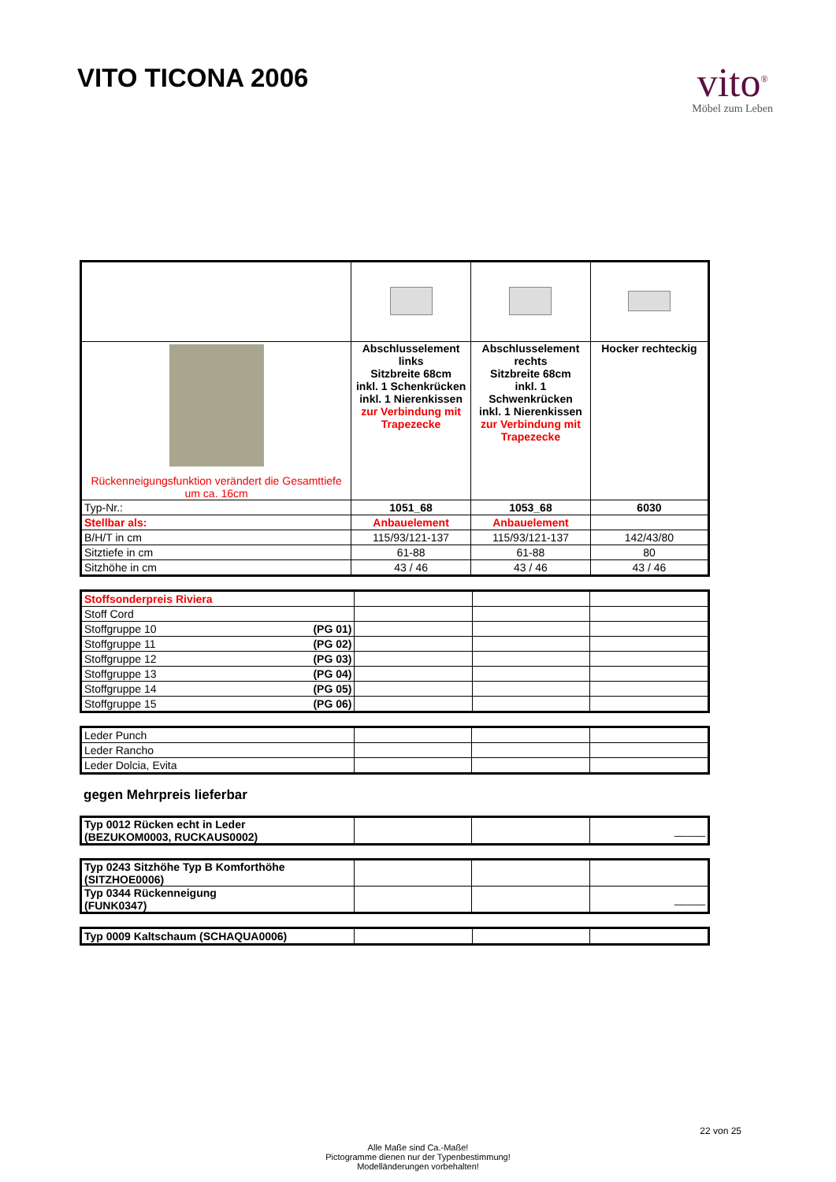VITO TICONA 2006
vito<sup>®</sup>
Möbel zum Leben
| Rückenneigungsfunktion verändert die Gesamttiefe um ca. 16cm | Abschlusselement links Sitzbreite 68cm inkl. 1 Schenkrücken inkl. 1 Nierenkissen zur Verbindung mit Trapezecke | Abschlusselement rechts Sitzbreite 68cm inkl. 1 Schwenkrücken inkl. 1 Nierenkissen zur Verbindung mit Trapezecke | Hocker rechteckig |
| Typ-Nr.: | 1051_68 | 1053_68 | 6030 |
| Stellbar als: | Anbauelement | Anbauelement | |
| B/H/T in cm | 115/93/121-137 | 115/93/121-137 | 142/43/80 |
| Sitztiefe in cm | 61-88 | 61-88 | 80 |
| Sitzhöhe in cm | 43 / 46 | 43 / 46 | 43 / 46 |
| Stoffsonderpreis Riviera | | | |
| Stoff Cord | | | |
| Stoffgruppe 10 (PG 01) | | | |
| Stoffgruppe 11 (PG 02) | | | |
| Stoffgruppe 12 (PG 03) | | | |
| Stoffgruppe 13 (PG 04) | | | |
| Stoffgruppe 14 (PG 05) | | | |
| Stoffgruppe 15 (PG 06) | | | |
| Leder Punch | | | |
| Leder Rancho | | | |
| Leder Dolcia, Evita | | | |
gegen Mehrpreis lieferbar
| Typ 0012 Rücken echt in Leder (BEZUKOM0003, RUCKAUS0002) | | | _____ |
| Typ 0243 Sitzhöhe Typ B Komforthöhe (SITZHOE0006) | | | |
| Typ 0344 Rückenneigung (FUNK0347) | | | _____ |
| Typ 0009 Kaltschaum (SCHAQUA0006) | | | |
Alle Maße sind Ca.-Maße!
Pictogramme dienen nur der Typenbestimmung!
Modelländerungen vorbehalten!
22 von 25